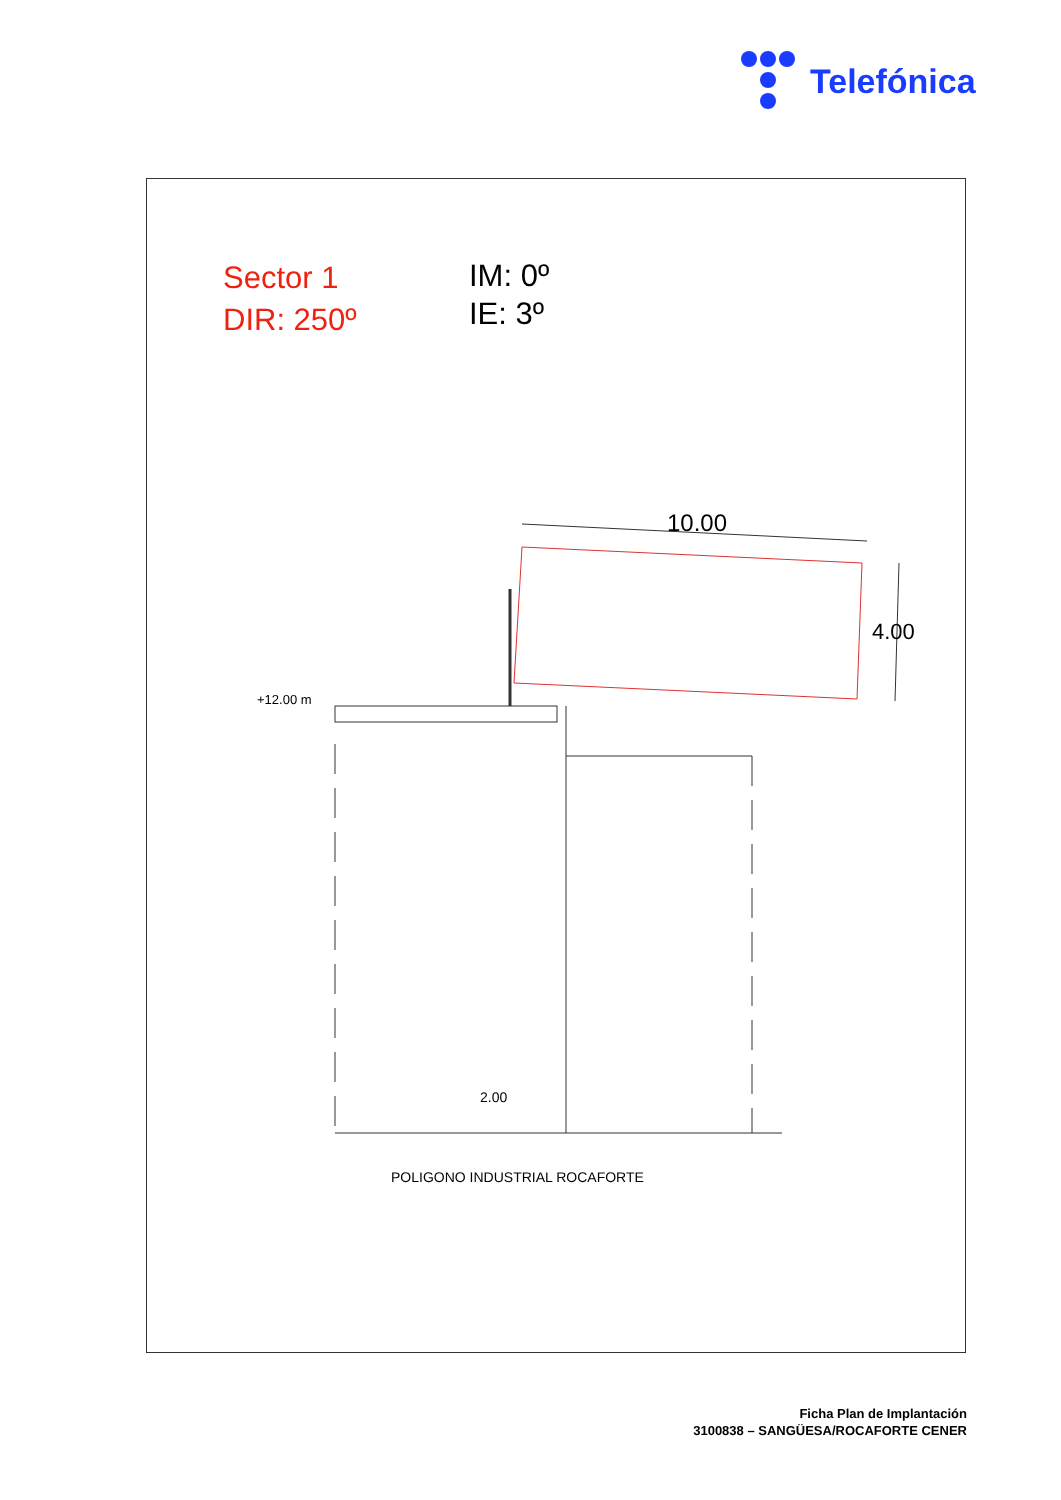Telefónica
Sector 1
DIR: 250º
IM: 0º
IE: 3º
10.00
4.00
+12.00 m
2.00
POLIGONO INDUSTRIAL ROCAFORTE
Ficha Plan de Implantación
3100838 – SANGÜESA/ROCAFORTE CENER